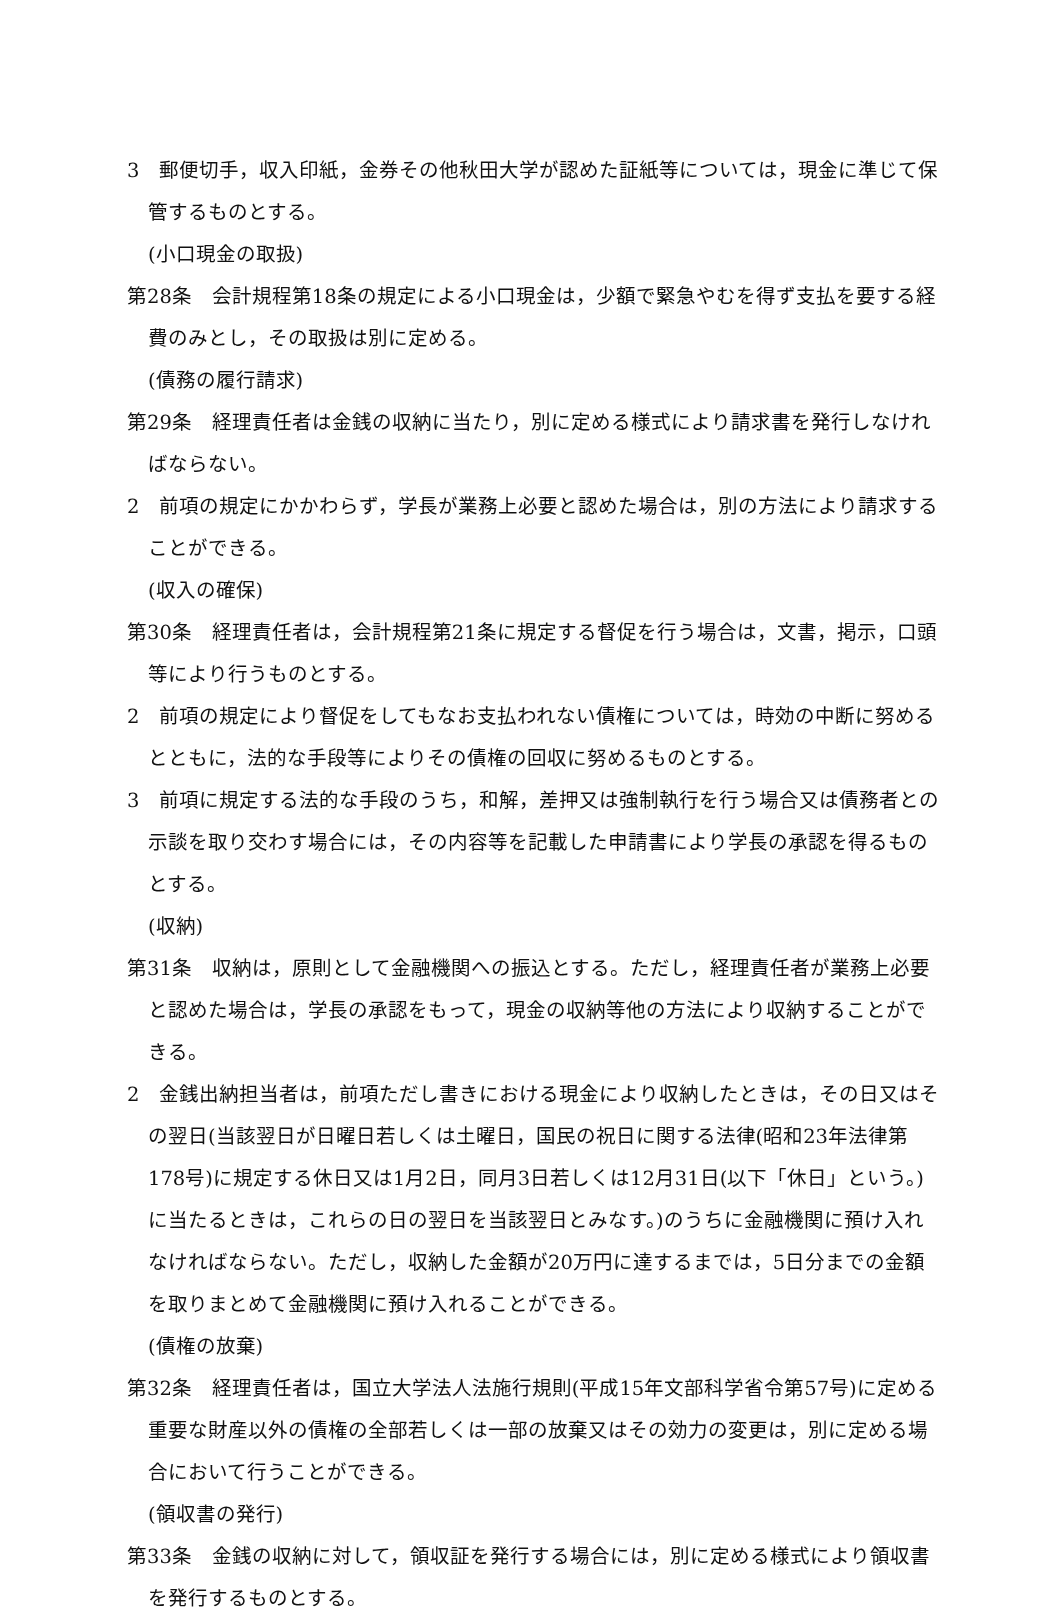3　郵便切手，収入印紙，金券その他秋田大学が認めた証紙等については，現金に準じて保管するものとする。
(小口現金の取扱)
第28条　会計規程第18条の規定による小口現金は，少額で緊急やむを得ず支払を要する経費のみとし，その取扱は別に定める。
(債務の履行請求)
第29条　経理責任者は金銭の収納に当たり，別に定める様式により請求書を発行しなければならない。
2　前項の規定にかかわらず，学長が業務上必要と認めた場合は，別の方法により請求することができる。
(収入の確保)
第30条　経理責任者は，会計規程第21条に規定する督促を行う場合は，文書，掲示，口頭等により行うものとする。
2　前項の規定により督促をしてもなお支払われない債権については，時効の中断に努めるとともに，法的な手段等によりその債権の回収に努めるものとする。
3　前項に規定する法的な手段のうち，和解，差押又は強制執行を行う場合又は債務者との示談を取り交わす場合には，その内容等を記載した申請書により学長の承認を得るものとする。
(収納)
第31条　収納は，原則として金融機関への振込とする。ただし，経理責任者が業務上必要と認めた場合は，学長の承認をもって，現金の収納等他の方法により収納することができる。
2　金銭出納担当者は，前項ただし書きにおける現金により収納したときは，その日又はその翌日(当該翌日が日曜日若しくは土曜日，国民の祝日に関する法律(昭和23年法律第178号)に規定する休日又は1月2日，同月3日若しくは12月31日(以下「休日」という。)に当たるときは，これらの日の翌日を当該翌日とみなす。)のうちに金融機関に預け入れなければならない。ただし，収納した金額が20万円に達するまでは，5日分までの金額を取りまとめて金融機関に預け入れることができる。
(債権の放棄)
第32条　経理責任者は，国立大学法人法施行規則(平成15年文部科学省令第57号)に定める重要な財産以外の債権の全部若しくは一部の放棄又はその効力の変更は，別に定める場合において行うことができる。
(領収書の発行)
第33条　金銭の収納に対して，領収証を発行する場合には，別に定める様式により領収書を発行するものとする。